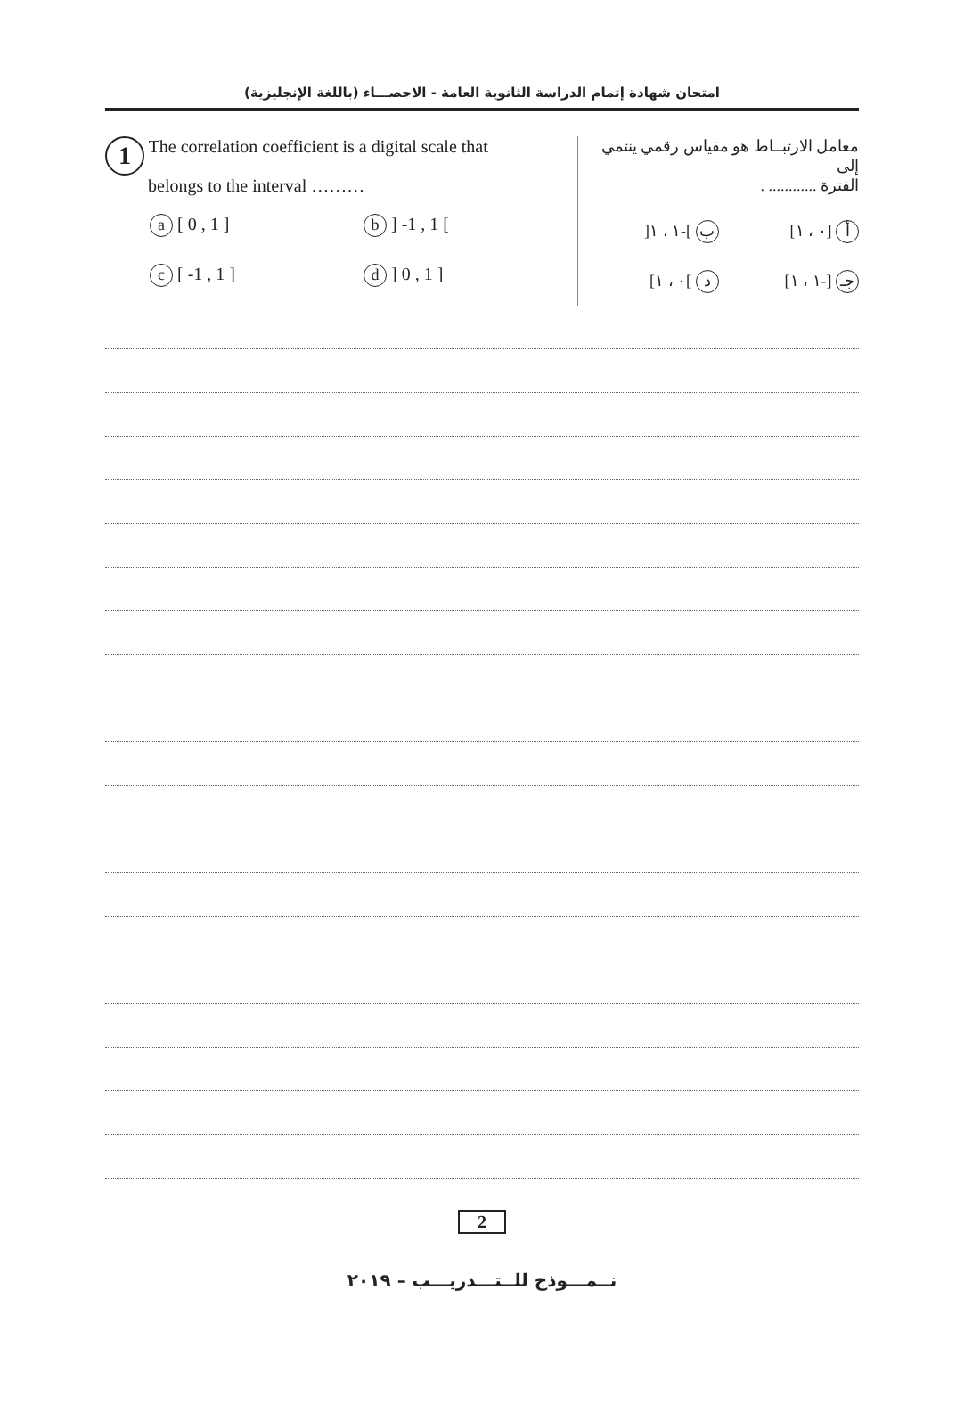امتحان شهادة إتمام الدراسة الثانوية العامة - الاحصـــاء (باللغة الإنجليزية)
1 The correlation coefficient is a digital scale that
belongs to the interval ………
a [ 0 , 1 ]
b ] -1 , 1 [
c [ -1 , 1 ]
d ] 0 , 1 ]
معامل الارتبــاط هو مقياس رقمي ينتمي إلى
الفترة ............ .
أ [٠ ، ١]
ب ]-١ ، ١[
جـ [-١ ، ١]
د ]٠ ، ١]
2
نــمـــوذج للــتـــدريـــب – ٢٠١٩